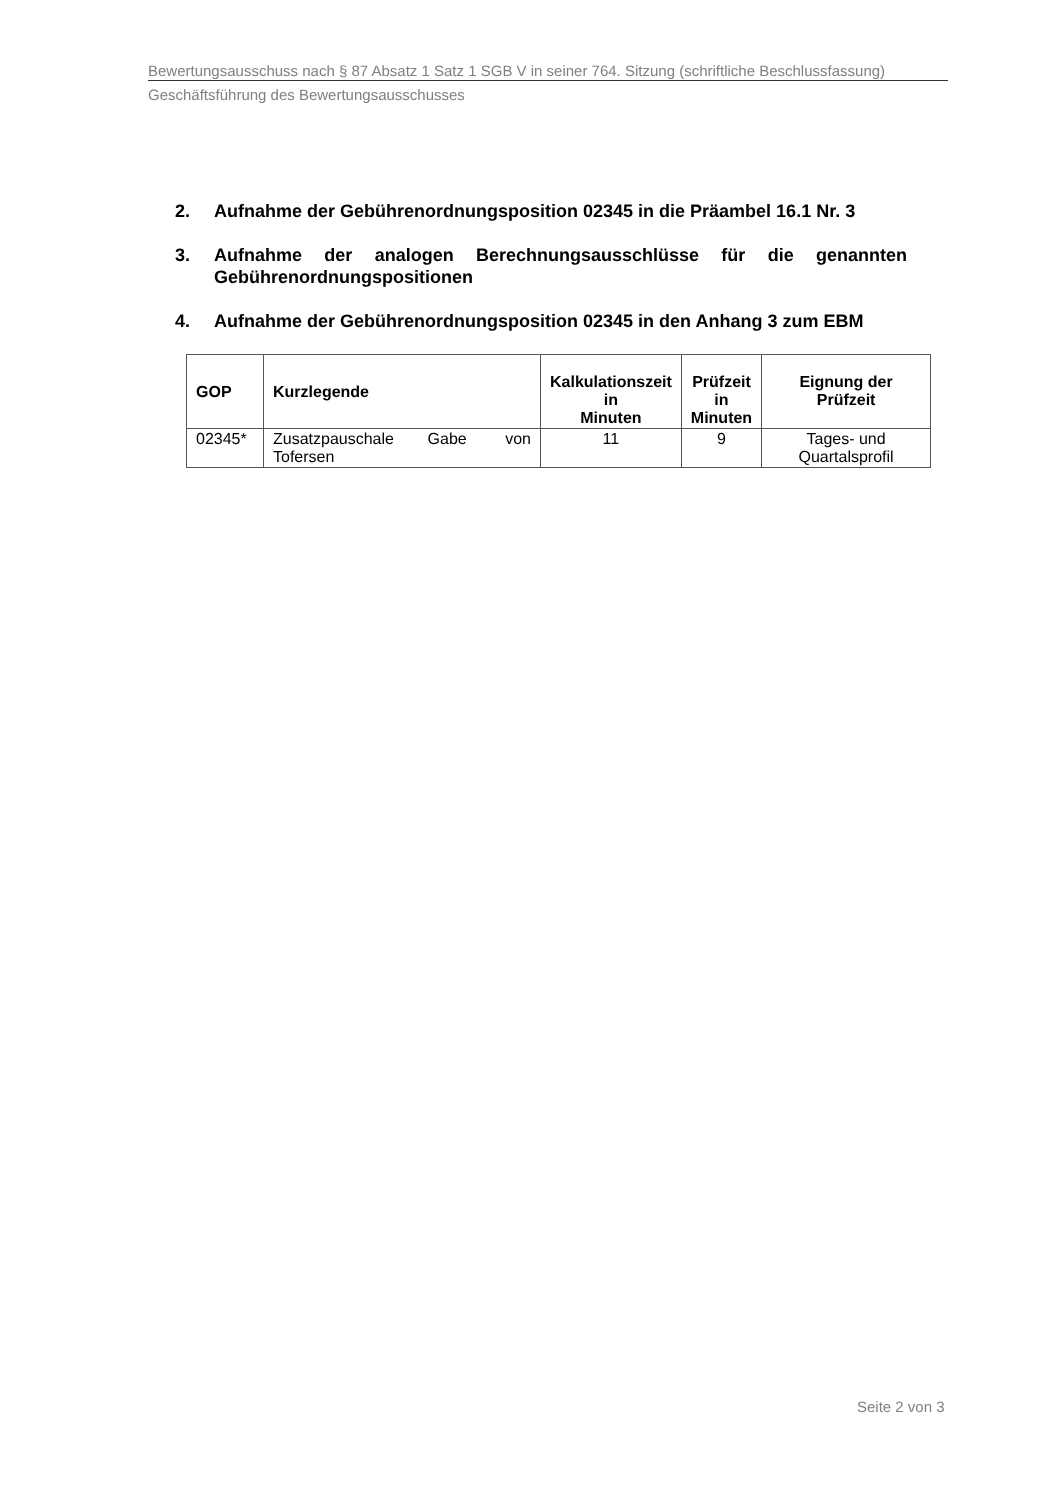Bewertungsausschuss nach § 87 Absatz 1 Satz 1 SGB V in seiner 764. Sitzung (schriftliche Beschlussfassung)
Geschäftsführung des Bewertungsausschusses
2. Aufnahme der Gebührenordnungsposition 02345 in die Präambel 16.1 Nr. 3
3. Aufnahme der analogen Berechnungsausschlüsse für die genannten Gebührenordnungspositionen
4. Aufnahme der Gebührenordnungsposition 02345 in den Anhang 3 zum EBM
| GOP | Kurzlegende | Kalkulationszeit in Minuten | Prüfzeit in Minuten | Eignung der Prüfzeit |
| --- | --- | --- | --- | --- |
| 02345* | Zusatzpauschale Gabe von Tofersen | 11 | 9 | Tages- und Quartalsprofil |
Seite 2 von 3